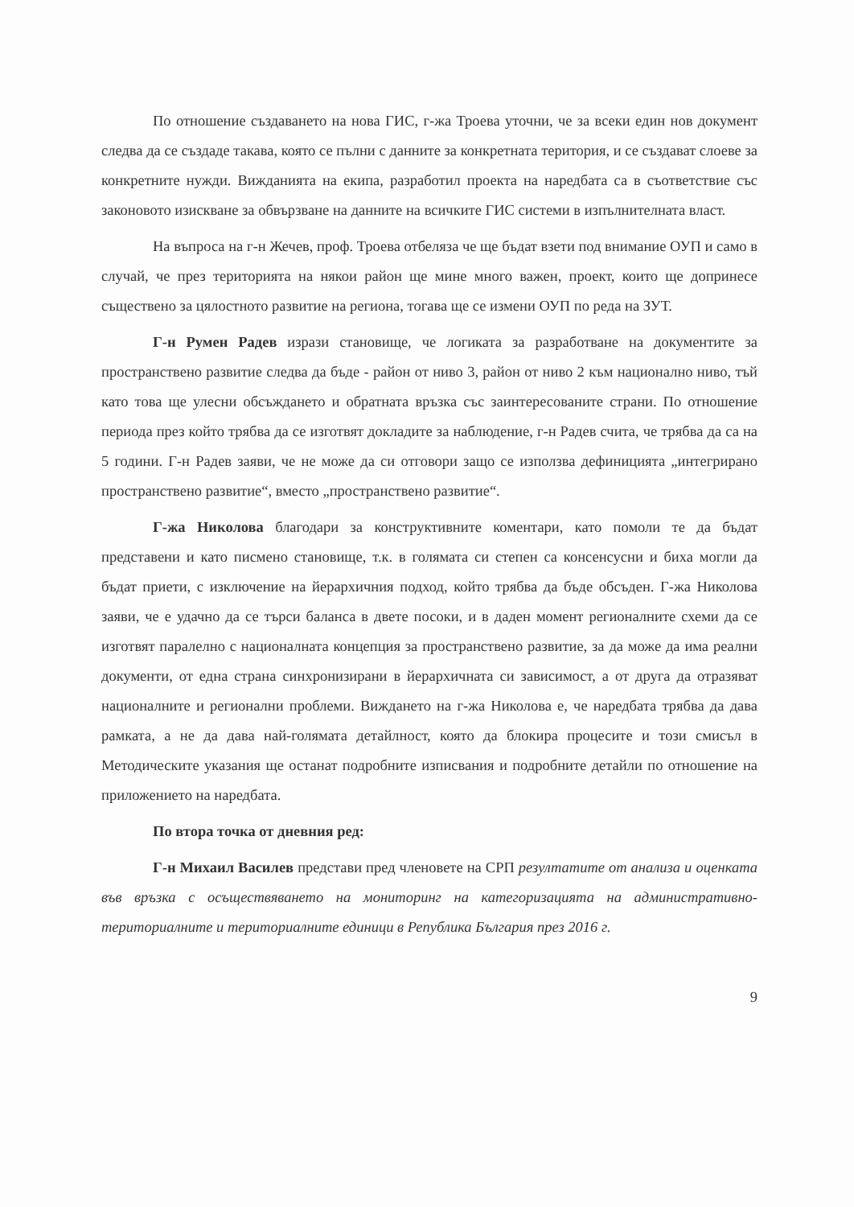По отношение създаването на нова ГИС, г-жа Троева уточни, че за всеки един нов документ следва да се създаде такава, която се пълни с данните за конкретната територия, и се създават слоеве за конкретните нужди. Вижданията на екипа, разработил проекта на наредбата са в съответствие със законовото изискване за обвързване на данните на всичките ГИС системи в изпълнителната власт.
На въпроса на г-н Жечев, проф. Троева отбеляза че ще бъдат взети под внимание ОУП и само в случай, че през територията на някои район ще мине много важен, проект, които ще допринесе съществено за цялостното развитие на региона, тогава ще се измени ОУП по реда на ЗУТ.
Г-н Румен Радев изрази становище, че логиката за разработване на документите за пространствено развитие следва да бъде - район от ниво 3, район от ниво 2 към национално ниво, тъй като това ще улесни обсъждането и обратната връзка със заинтересованите страни. По отношение периода през който трябва да се изготвят докладите за наблюдение, г-н Радев счита, че трябва да са на 5 години. Г-н Радев заяви, че не може да си отговори защо се използва дефиницията „интегрирано пространствено развитие“, вместо „пространствено развитие“.
Г-жа Николова благодари за конструктивните коментари, като помоли те да бъдат представени и като писмено становище, т.к. в голямата си степен са консенсусни и биха могли да бъдат приети, с изключение на йерархичния подход, който трябва да бъде обсъден. Г-жа Николова заяви, че е удачно да се търси баланса в двете посоки, и в даден момент регионалните схеми да се изготвят паралелно с националната концепция за пространствено развитие, за да може да има реални документи, от една страна синхронизирани в йерархичната си зависимост, а от друга да отразяват националните и регионални проблеми. Виждането на г-жа Николова е, че наредбата трябва да дава рамката, а не да дава най-голямата детайлност, която да блокира процесите и този смисъл в Методическите указания ще останат подробните изписвания и подробните детайли по отношение на приложението на наредбата.
По втора точка от дневния ред:
Г-н Михаил Василев представи пред членовете на СРП резултатите от анализа и оценката във връзка с осъществяването на мониторинг на категоризацията на административно-териториалните и териториалните единици в Република България през 2016 г.
9